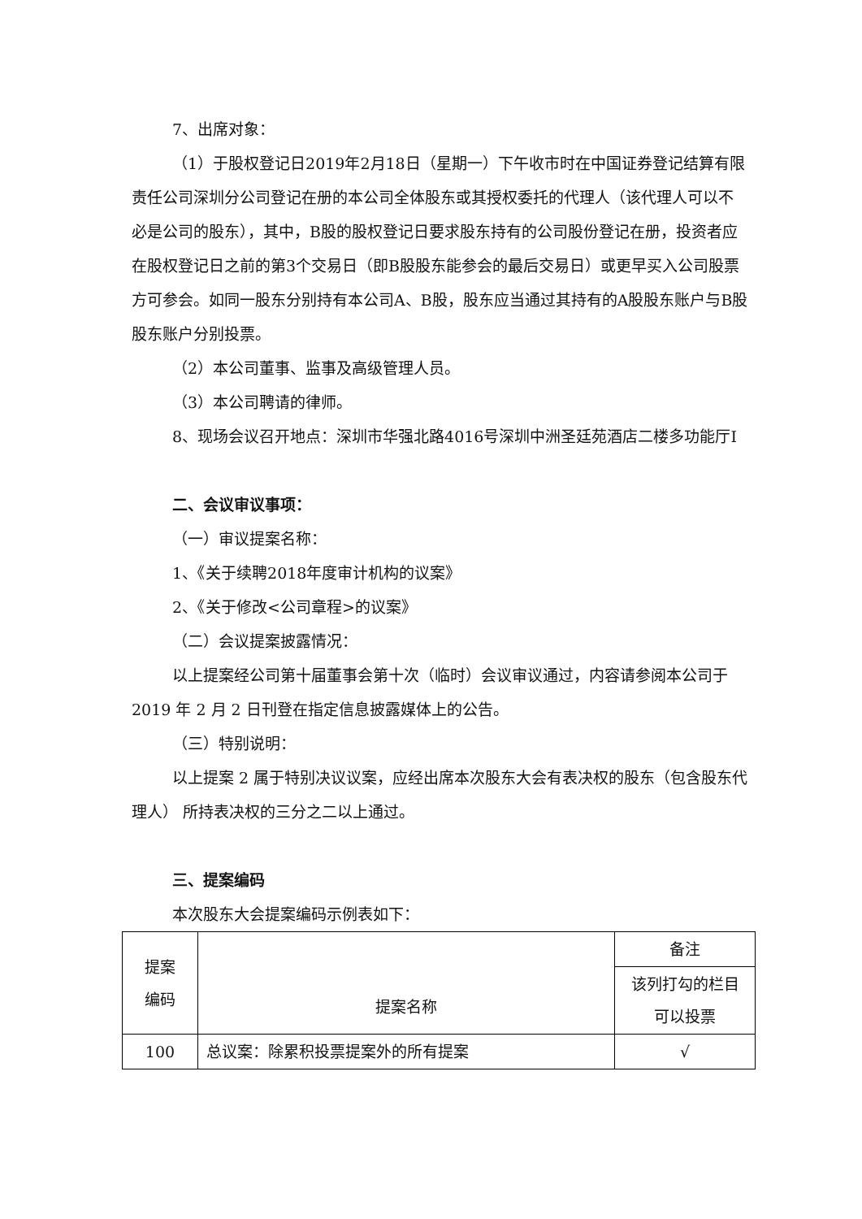7、出席对象：
（1）于股权登记日2019年2月18日（星期一）下午收市时在中国证券登记结算有限责任公司深圳分公司登记在册的本公司全体股东或其授权委托的代理人（该代理人可以不必是公司的股东），其中，B股的股权登记日要求股东持有的公司股份登记在册，投资者应在股权登记日之前的第3个交易日（即B股股东能参会的最后交易日）或更早买入公司股票方可参会。如同一股东分别持有本公司A、B股，股东应当通过其持有的A股股东账户与B股股东账户分别投票。
（2）本公司董事、监事及高级管理人员。
（3）本公司聘请的律师。
8、现场会议召开地点：深圳市华强北路4016号深圳中洲圣廷苑酒店二楼多功能厅Ⅰ
二、会议审议事项：
（一）审议提案名称：
1、《关于续聘2018年度审计机构的议案》
2、《关于修改<公司章程>的议案》
（二）会议提案披露情况：
以上提案经公司第十届董事会第十次（临时）会议审议通过，内容请参阅本公司于 2019 年 2 月 2 日刊登在指定信息披露媒体上的公告。
（三）特别说明：
以上提案 2 属于特别决议议案，应经出席本次股东大会有表决权的股东（包含股东代理人） 所持表决权的三分之二以上通过。
三、提案编码
本次股东大会提案编码示例表如下：
| 提案 编码 | 提案名称 | 备注 |
| | | 该列打勾的栏目 可以投票 |
| 100 | 总议案：除累积投票提案外的所有提案 | √ |